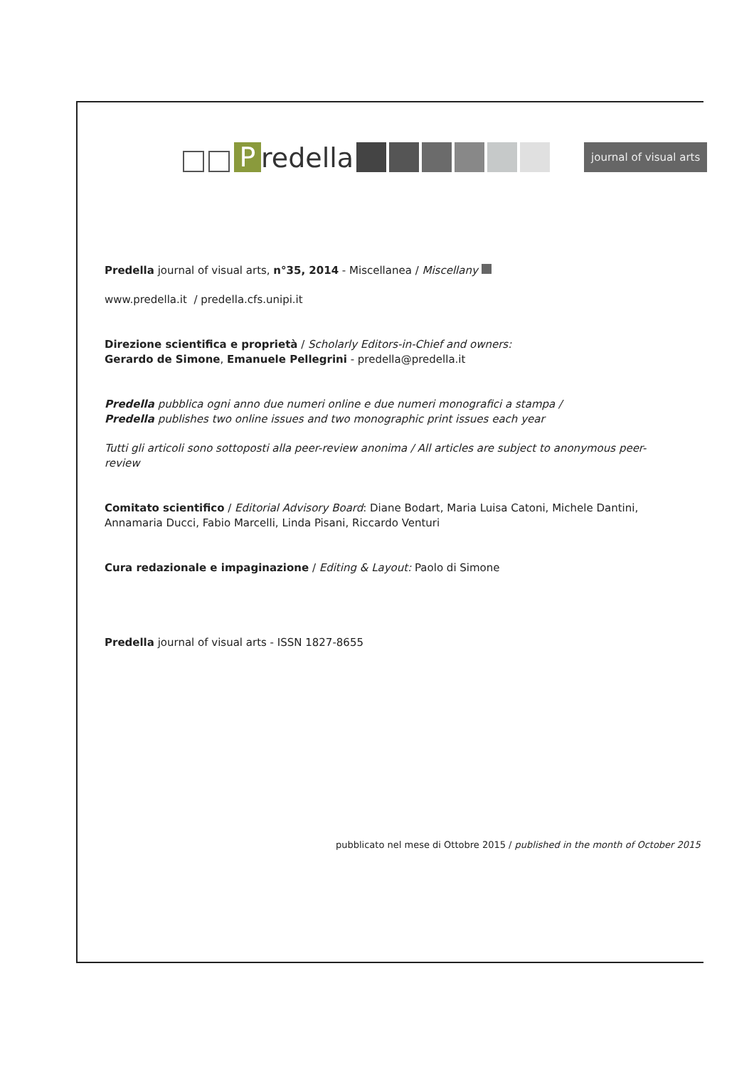P
redella
journal of visual arts
Predella journal of visual arts, n°35, 2014 - Miscellanea / Miscellany
www.predella.it / predella.cfs.unipi.it
Direzione scientifica e proprietà / Scholarly Editors-in-Chief and owners:
Gerardo de Simone, Emanuele Pellegrini - predella@predella.it
Predella pubblica ogni anno due numeri online e due numeri monografici a stampa /
Predella publishes two online issues and two monographic print issues each year
Tutti gli articoli sono sottoposti alla peer-review anonima / All articles are subject to anonymous peer-review
Comitato scientifico / Editorial Advisory Board: Diane Bodart, Maria Luisa Catoni, Michele Dantini,
Annamaria Ducci, Fabio Marcelli, Linda Pisani, Riccardo Venturi
Cura redazionale e impaginazione / Editing & Layout: Paolo di Simone
Predella journal of visual arts - ISSN 1827-8655
pubblicato nel mese di Ottobre 2015 / published in the month of October 2015